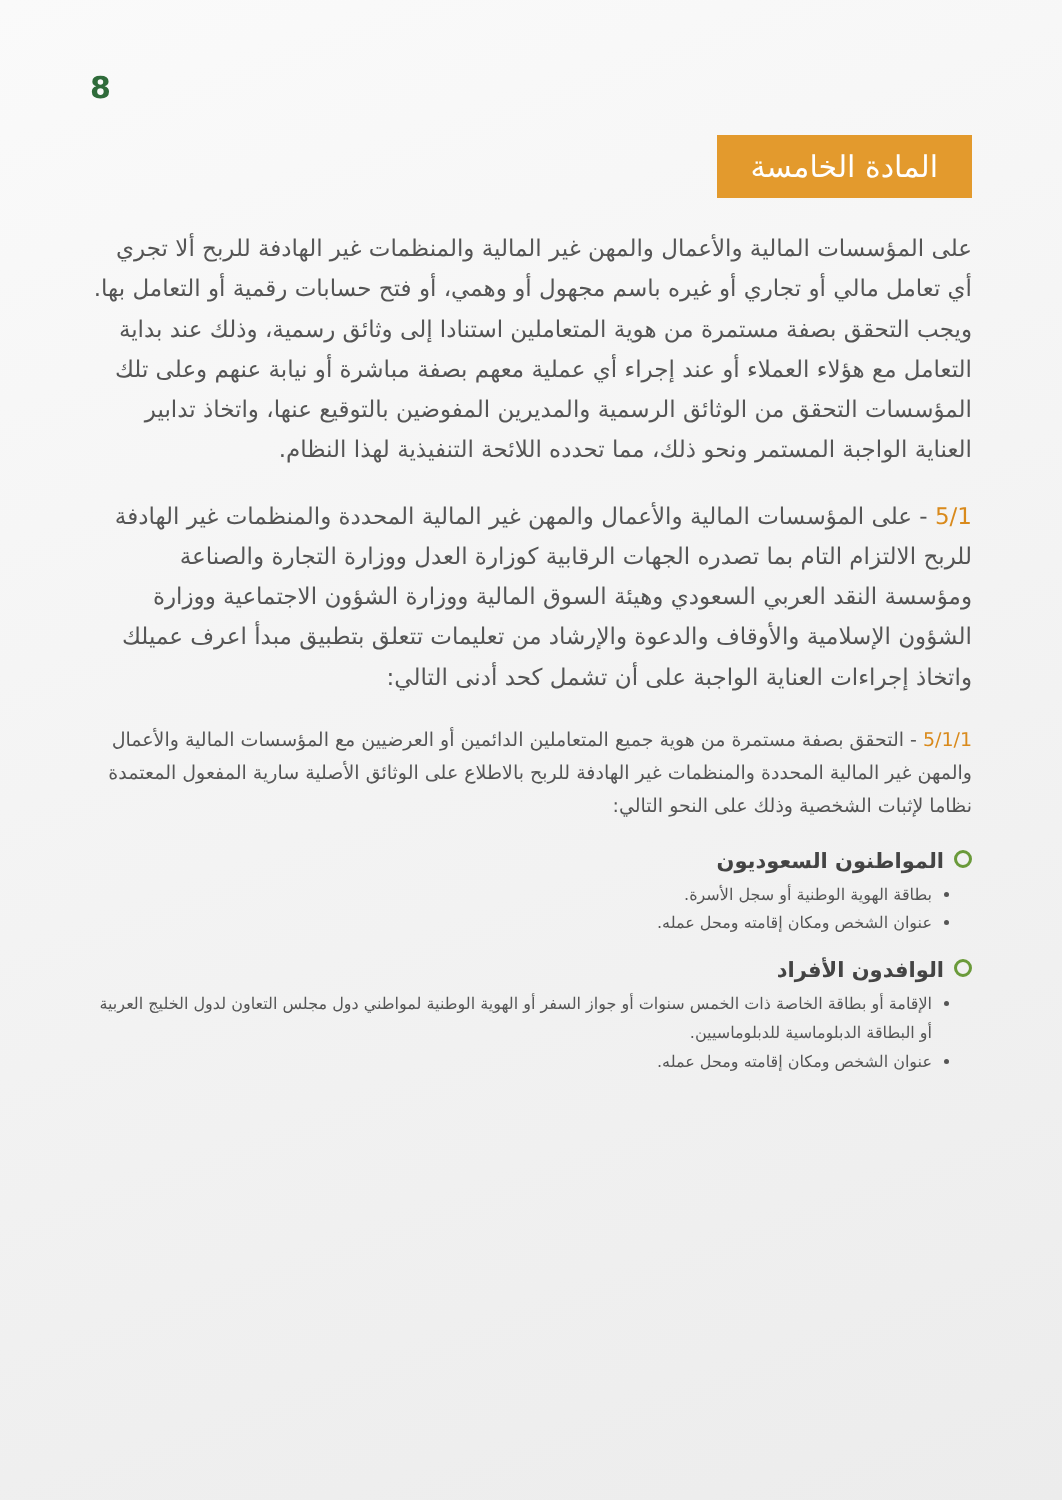8
المادة الخامسة
على المؤسسات المالية والأعمال والمهن غير المالية والمنظمات غير الهادفة للربح ألا تجري أي تعامل مالي أو تجاري أو غيره باسم مجهول أو وهمي، أو فتح حسابات رقمية أو التعامل بها. ويجب التحقق بصفة مستمرة من هوية المتعاملين استنادا إلى وثائق رسمية، وذلك عند بداية التعامل مع هؤلاء العملاء أو عند إجراء أي عملية معهم بصفة مباشرة أو نيابة عنهم وعلى تلك المؤسسات التحقق من الوثائق الرسمية والمديرين المفوضين بالتوقيع عنها، واتخاذ تدابير العناية الواجبة المستمر ونحو ذلك، مما تحدده اللائحة التنفيذية لهذا النظام.
5/1 - على المؤسسات المالية والأعمال والمهن غير المالية المحددة والمنظمات غير الهادفة للربح الالتزام التام بما تصدره الجهات الرقابية كوزارة العدل ووزارة التجارة والصناعة ومؤسسة النقد العربي السعودي وهيئة السوق المالية ووزارة الشؤون الاجتماعية ووزارة الشؤون الإسلامية والأوقاف والدعوة والإرشاد من تعليمات تتعلق بتطبيق مبدأ اعرف عميلك واتخاذ إجراءات العناية الواجبة على أن تشمل كحد أدنى التالي:
5/1/1 - التحقق بصفة مستمرة من هوية جميع المتعاملين الدائمين أو العرضيين مع المؤسسات المالية والأعمال والمهن غير المالية المحددة والمنظمات غير الهادفة للربح بالاطلاع على الوثائق الأصلية سارية المفعول المعتمدة نظاما لإثبات الشخصية وذلك على النحو التالي:
المواطنون السعوديون
بطاقة الهوية الوطنية أو سجل الأسرة.
عنوان الشخص ومكان إقامته ومحل عمله.
الوافدون الأفراد
الإقامة أو بطاقة الخاصة ذات الخمس سنوات أو جواز السفر أو الهوية الوطنية لمواطني دول مجلس التعاون لدول الخليج العربية أو البطاقة الدبلوماسية للدبلوماسيين.
عنوان الشخص ومكان إقامته ومحل عمله.